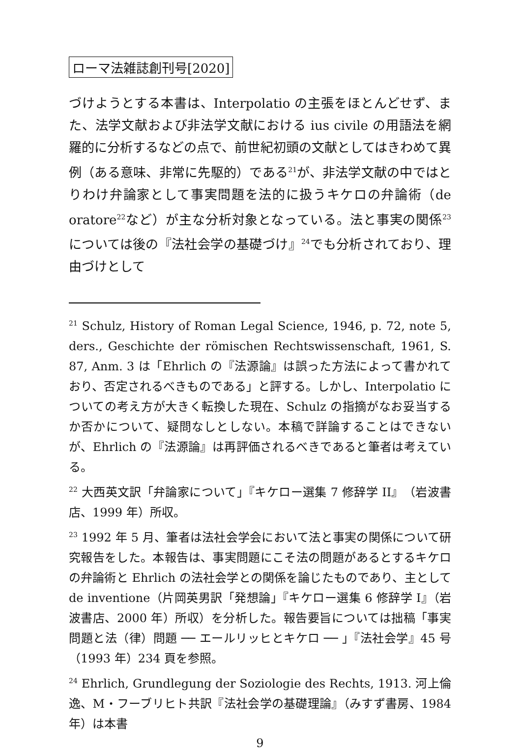ローマ法雑誌創刊号[2020]
づけようとする本書は、Interpolatio の主張をほとんどせず、また、法学文献および非法学文献における ius civile の用語法を網羅的に分析するなどの点で、前世紀初頭の文献としてはきわめて異例（ある意味、非常に先駆的）である<sup>21</sup>が、非法学文献の中ではとりわけ弁論家として事実問題を法的に扱うキケロの弁論術（de oratore<sup>22</sup>など）が主な分析対象となっている。法と事実の関係<sup>23</sup>については後の『法社会学の基礎づけ』<sup>24</sup>でも分析されており、理由づけとして
<sup>21</sup> Schulz, History of Roman Legal Science, 1946, p. 72, note 5, ders., Geschichte der römischen Rechtswissenschaft, 1961, S. 87, Anm. 3 は「Ehrlich の『法源論』は誤った方法によって書かれており、否定されるべきものである」と評する。しかし、Interpolatio についての考え方が大きく転換した現在、Schulz の指摘がなお妥当するか否かについて、疑問なしとしない。本稿で詳論することはできないが、Ehrlich の『法源論』は再評価されるべきであると筆者は考えている。
<sup>22</sup> 大西英文訳「弁論家について」『キケロー選集 7 修辞学 II』（岩波書店、1999 年）所収。
<sup>23</sup> 1992 年 5 月、筆者は法社会学会において法と事実の関係について研究報告をした。本報告は、事実問題にこそ法の問題があるとするキケロの弁論術と Ehrlich の法社会学との関係を論じたものであり、主として de inventione（片岡英男訳「発想論」『キケロー選集 6 修辞学 I』（岩波書店、2000 年）所収）を分析した。報告要旨については拙稿「事実問題と法（律）問題 ── エールリッヒとキケロ ── 」『法社会学』45 号（1993 年）234 頁を参照。
<sup>24</sup> Ehrlich, Grundlegung der Soziologie des Rechts, 1913. 河上倫逸、M・フーブリヒト共訳『法社会学の基礎理論』（みすず書房、1984 年）は本書
9